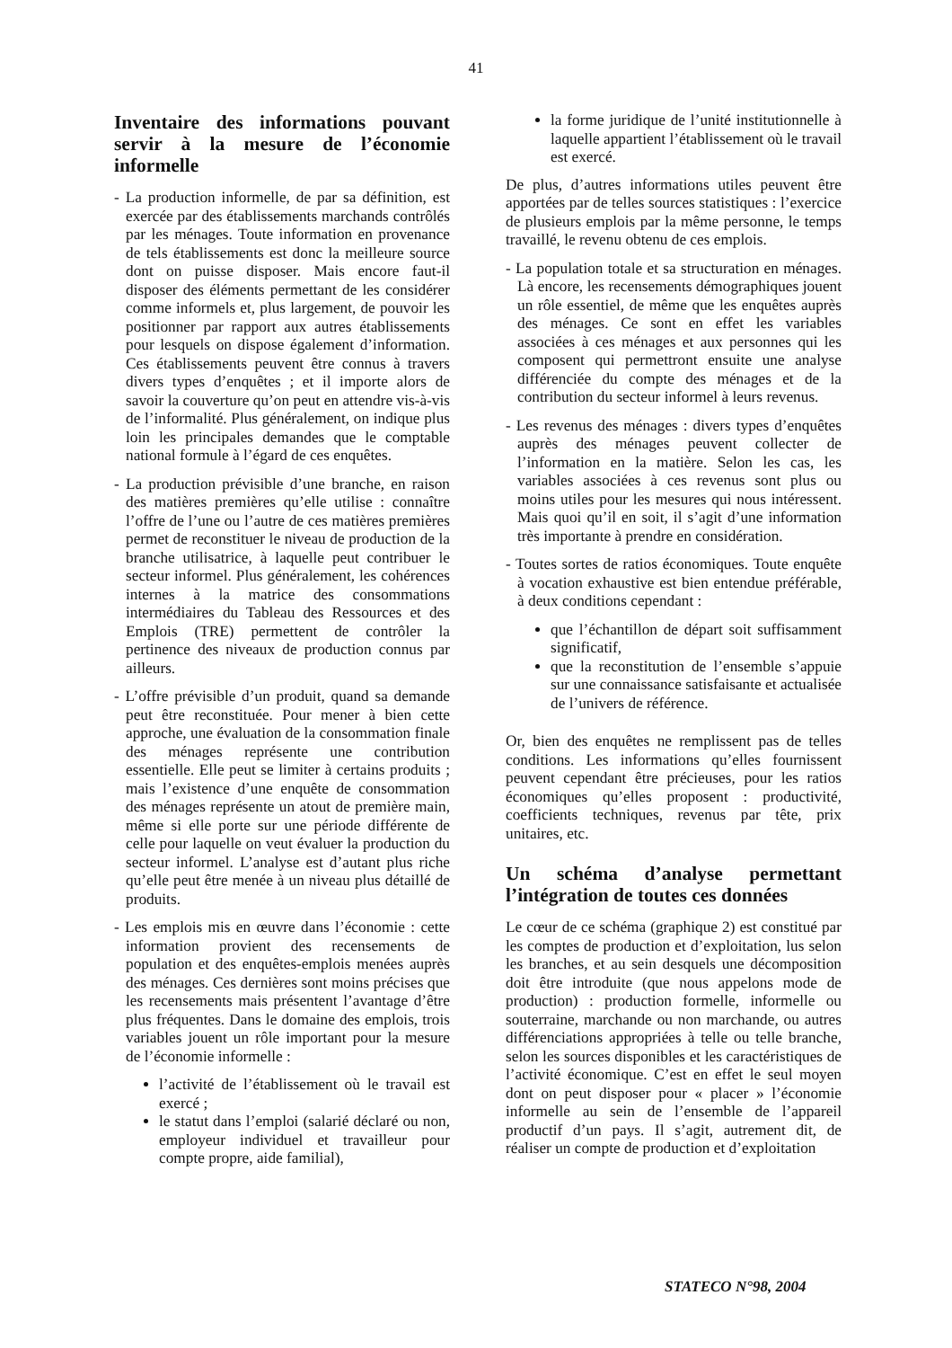41
Inventaire des informations pouvant servir à la mesure de l’économie informelle
- La production informelle, de par sa définition, est exercée par des établissements marchands contrôlés par les ménages. Toute information en provenance de tels établissements est donc la meilleure source dont on puisse disposer. Mais encore faut-il disposer des éléments permettant de les considérer comme informels et, plus largement, de pouvoir les positionner par rapport aux autres établissements pour lesquels on dispose également d’information. Ces établissements peuvent être connus à travers divers types d’enquêtes ; et il importe alors de savoir la couverture qu’on peut en attendre vis-à-vis de l’informalité. Plus généralement, on indique plus loin les principales demandes que le comptable national formule à l’égard de ces enquêtes.
- La production prévisible d’une branche, en raison des matières premières qu’elle utilise : connaître l’offre de l’une ou l’autre de ces matières premières permet de reconstituer le niveau de production de la branche utilisatrice, à laquelle peut contribuer le secteur informel. Plus généralement, les cohérences internes à la matrice des consommations intermédiaires du Tableau des Ressources et des Emplois (TRE) permettent de contrôler la pertinence des niveaux de production connus par ailleurs.
- L’offre prévisible d’un produit, quand sa demande peut être reconstituée. Pour mener à bien cette approche, une évaluation de la consommation finale des ménages représente une contribution essentielle. Elle peut se limiter à certains produits ; mais l’existence d’une enquête de consommation des ménages représente un atout de première main, même si elle porte sur une période différente de celle pour laquelle on veut évaluer la production du secteur informel. L’analyse est d’autant plus riche qu’elle peut être menée à un niveau plus détaillé de produits.
- Les emplois mis en œuvre dans l’économie : cette information provient des recensements de population et des enquêtes-emplois menées auprès des ménages. Ces dernières sont moins précises que les recensements mais présentent l’avantage d’être plus fréquentes. Dans le domaine des emplois, trois variables jouent un rôle important pour la mesure de l’économie informelle :
l’activité de l’établissement où le travail est exercé ;
le statut dans l’emploi (salarié déclaré ou non, employeur individuel et travailleur pour compte propre, aide familial),
la forme juridique de l’unité institutionnelle à laquelle appartient l’établissement où le travail est exercé.
De plus, d’autres informations utiles peuvent être apportées par de telles sources statistiques : l’exercice de plusieurs emplois par la même personne, le temps travaillé, le revenu obtenu de ces emplois.
- La population totale et sa structuration en ménages. Là encore, les recensements démographiques jouent un rôle essentiel, de même que les enquêtes auprès des ménages. Ce sont en effet les variables associées à ces ménages et aux personnes qui les composent qui permettront ensuite une analyse différenciée du compte des ménages et de la contribution du secteur informel à leurs revenus.
- Les revenus des ménages : divers types d’enquêtes auprès des ménages peuvent collecter de l’information en la matière. Selon les cas, les variables associées à ces revenus sont plus ou moins utiles pour les mesures qui nous intéressent. Mais quoi qu’il en soit, il s’agit d’une information très importante à prendre en considération.
- Toutes sortes de ratios économiques. Toute enquête à vocation exhaustive est bien entendue préférable, à deux conditions cependant :
que l’échantillon de départ soit suffisamment significatif,
que la reconstitution de l’ensemble s’appuie sur une connaissance satisfaisante et actualisée de l’univers de référence.
Or, bien des enquêtes ne remplissent pas de telles conditions. Les informations qu’elles fournissent peuvent cependant être précieuses, pour les ratios économiques qu’elles proposent : productivité, coefficients techniques, revenus par tête, prix unitaires, etc.
Un schéma d’analyse permettant l’intégration de toutes ces données
Le cœur de ce schéma (graphique 2) est constitué par les comptes de production et d’exploitation, lus selon les branches, et au sein desquels une décomposition doit être introduite (que nous appelons mode de production) : production formelle, informelle ou souterraine, marchande ou non marchande, ou autres différenciations appropriées à telle ou telle branche, selon les sources disponibles et les caractéristiques de l’activité économique. C’est en effet le seul moyen dont on peut disposer pour « placer » l’économie informelle au sein de l’ensemble de l’appareil productif d’un pays. Il s’agit, autrement dit, de réaliser un compte de production et d’exploitation
STATECO N°98, 2004